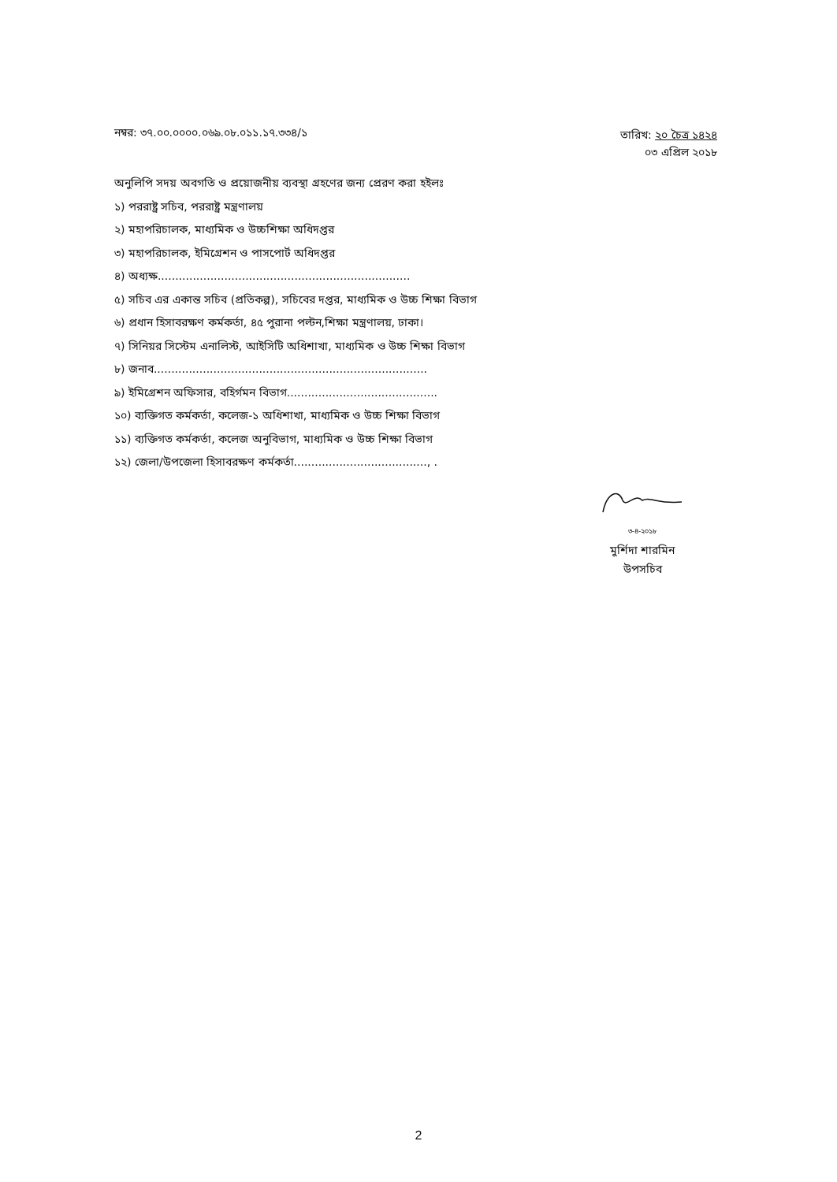নম্বর: ৩৭.০০.০০০০.০৬৯.০৮.০১১.১৭.৩৩৪/১
তারিখ: ২০ চৈত্র ১৪২৪
০৩ এপ্রিল ২০১৮
অনুলিপি সদয় অবগতি ও প্রয়োজনীয় ব্যবস্থা গ্রহণের জন্য প্রেরণ করা হইলঃ
১) পররাষ্ট্র সচিব, পররাষ্ট্র মন্ত্রণালয়
২) মহাপরিচালক, মাধ্যমিক ও উচ্চশিক্ষা অধিদপ্তর
৩) মহাপরিচালক, ইমিগ্রেশন ও পাসপোর্ট অধিদপ্তর
৪) অধ্যক্ষ........................................................................
৫) সচিব এর একান্ত সচিব (প্রতিকল্প), সচিবের দপ্তর, মাধ্যমিক ও উচ্চ শিক্ষা বিভাগ
৬) প্রধান হিসাবরক্ষণ কর্মকর্তা, ৪৫ পুরানা পল্টন,শিক্ষা মন্ত্রণালয়, ঢাকা।
৭) সিনিয়র সিস্টেম এনালিস্ট, আইসিটি অধিশাখা, মাধ্যমিক ও উচ্চ শিক্ষা বিভাগ
৮) জনাব..............................................................................
৯) ইমিগ্রেশন অফিসার, বহির্গমন বিভাগ...........................................
১০) ব্যক্তিগত কর্মকর্তা, কলেজ-১ অধিশাখা, মাধ্যমিক ও উচ্চ শিক্ষা বিভাগ
১১) ব্যক্তিগত কর্মকর্তা, কলেজ অনুবিভাগ, মাধ্যমিক ও উচ্চ শিক্ষা বিভাগ
১২) জেলা/উপজেলা হিসাবরক্ষণ কর্মকর্তা......................................, .
৩-৪-২০১৮
মুর্শিদা শারমিন
উপসচিব
2